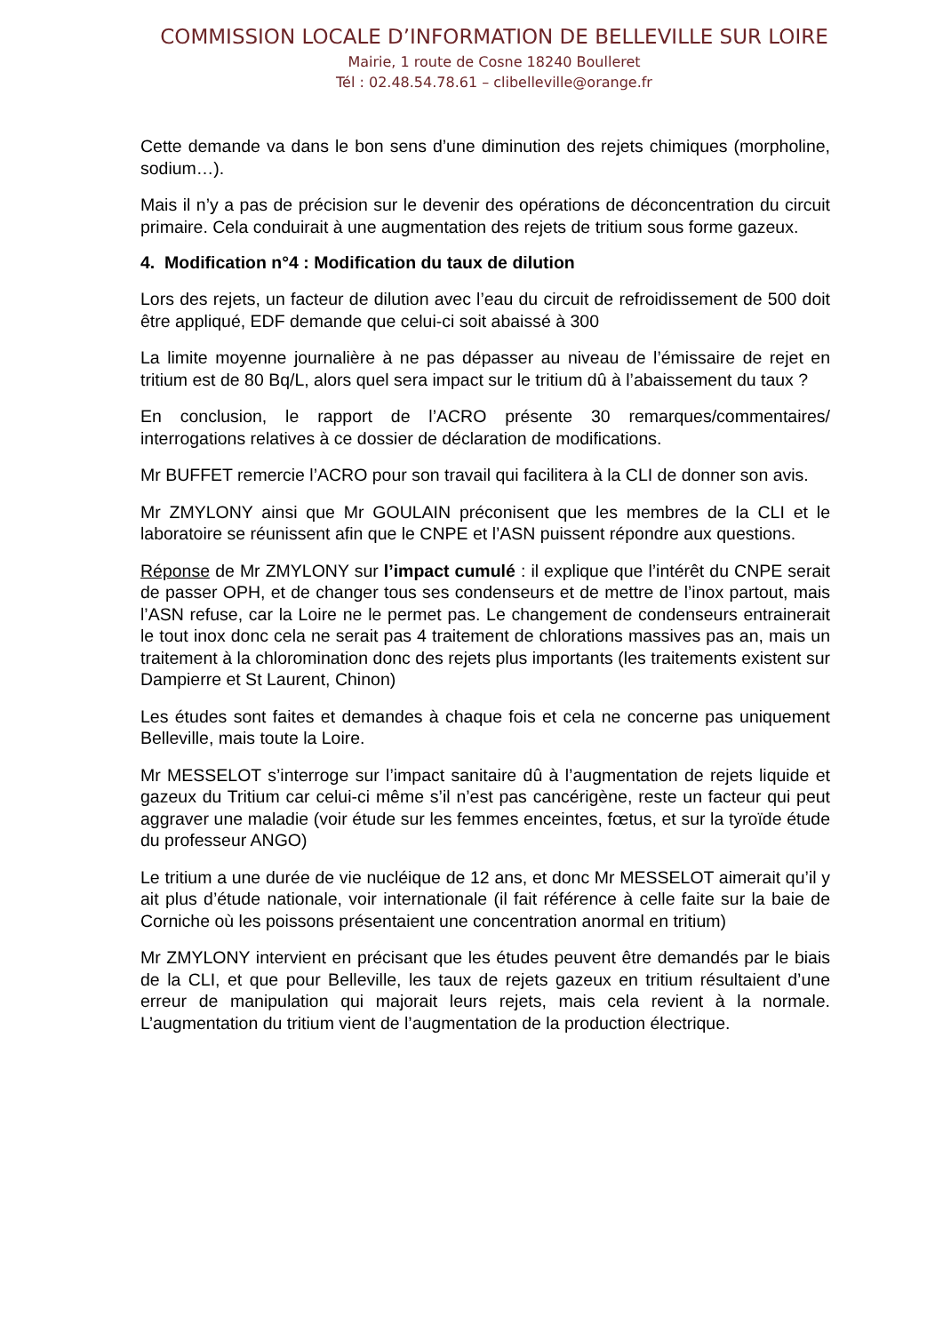COMMISSION LOCALE D’INFORMATION DE BELLEVILLE SUR LOIRE
Mairie, 1 route de Cosne 18240 Boulleret
Tél : 02.48.54.78.61 – clibelleville@orange.fr
Cette demande va dans le bon sens d’une diminution des rejets chimiques (morpholine, sodium…).
Mais il n’y a pas de précision sur le devenir des opérations de déconcentration du circuit primaire. Cela conduirait à une augmentation des rejets de tritium sous forme gazeux.
4. Modification n°4 : Modification du taux de dilution
Lors des rejets, un facteur de dilution avec l’eau du circuit de refroidissement de 500 doit être appliqué, EDF demande que celui-ci soit abaissé à 300
La limite moyenne journalière à ne pas dépasser au niveau de l’émissaire de rejet en tritium est de 80 Bq/L, alors quel sera impact sur le tritium dû à l’abaissement du taux ?
En conclusion, le rapport de l’ACRO présente 30 remarques/commentaires/ interrogations relatives à ce dossier de déclaration de modifications.
Mr BUFFET remercie l’ACRO pour son travail qui facilitera à la CLI de donner son avis.
Mr ZMYLONY ainsi que Mr GOULAIN préconisent que les membres de la CLI et le laboratoire se réunissent afin que le CNPE et l’ASN puissent répondre aux questions.
Réponse de Mr ZMYLONY sur l’impact cumulé : il explique que l’intérêt du CNPE serait de passer OPH, et de changer tous ses condenseurs et de mettre de l’inox partout, mais l’ASN refuse, car la Loire ne le permet pas. Le changement de condenseurs entrainerait le tout inox donc cela ne serait pas 4 traitement de chlorations massives pas an, mais un traitement à la chloromination donc des rejets plus importants (les traitements existent sur Dampierre et St Laurent, Chinon)
Les études sont faites et demandes à chaque fois et cela ne concerne pas uniquement Belleville, mais toute la Loire.
Mr MESSELOT s’interroge sur l’impact sanitaire dû à l’augmentation de rejets liquide et gazeux du Tritium car celui-ci même s’il n’est pas cancérigène, reste un facteur qui peut aggraver une maladie (voir étude sur les femmes enceintes, fœtus, et sur la tyroïde étude du professeur ANGO)
Le tritium a une durée de vie nucléique de 12 ans, et donc Mr MESSELOT aimerait qu’il y ait plus d’étude nationale, voir internationale (il fait référence à celle faite sur la baie de Corniche où les poissons présentaient une concentration anormal en tritium)
Mr ZMYLONY intervient en précisant que les études peuvent être demandés par le biais de la CLI, et que pour Belleville, les taux de rejets gazeux en tritium résultaient d’une erreur de manipulation qui majorait leurs rejets, mais cela revient à la normale. L’augmentation du tritium vient de l’augmentation de la production électrique.